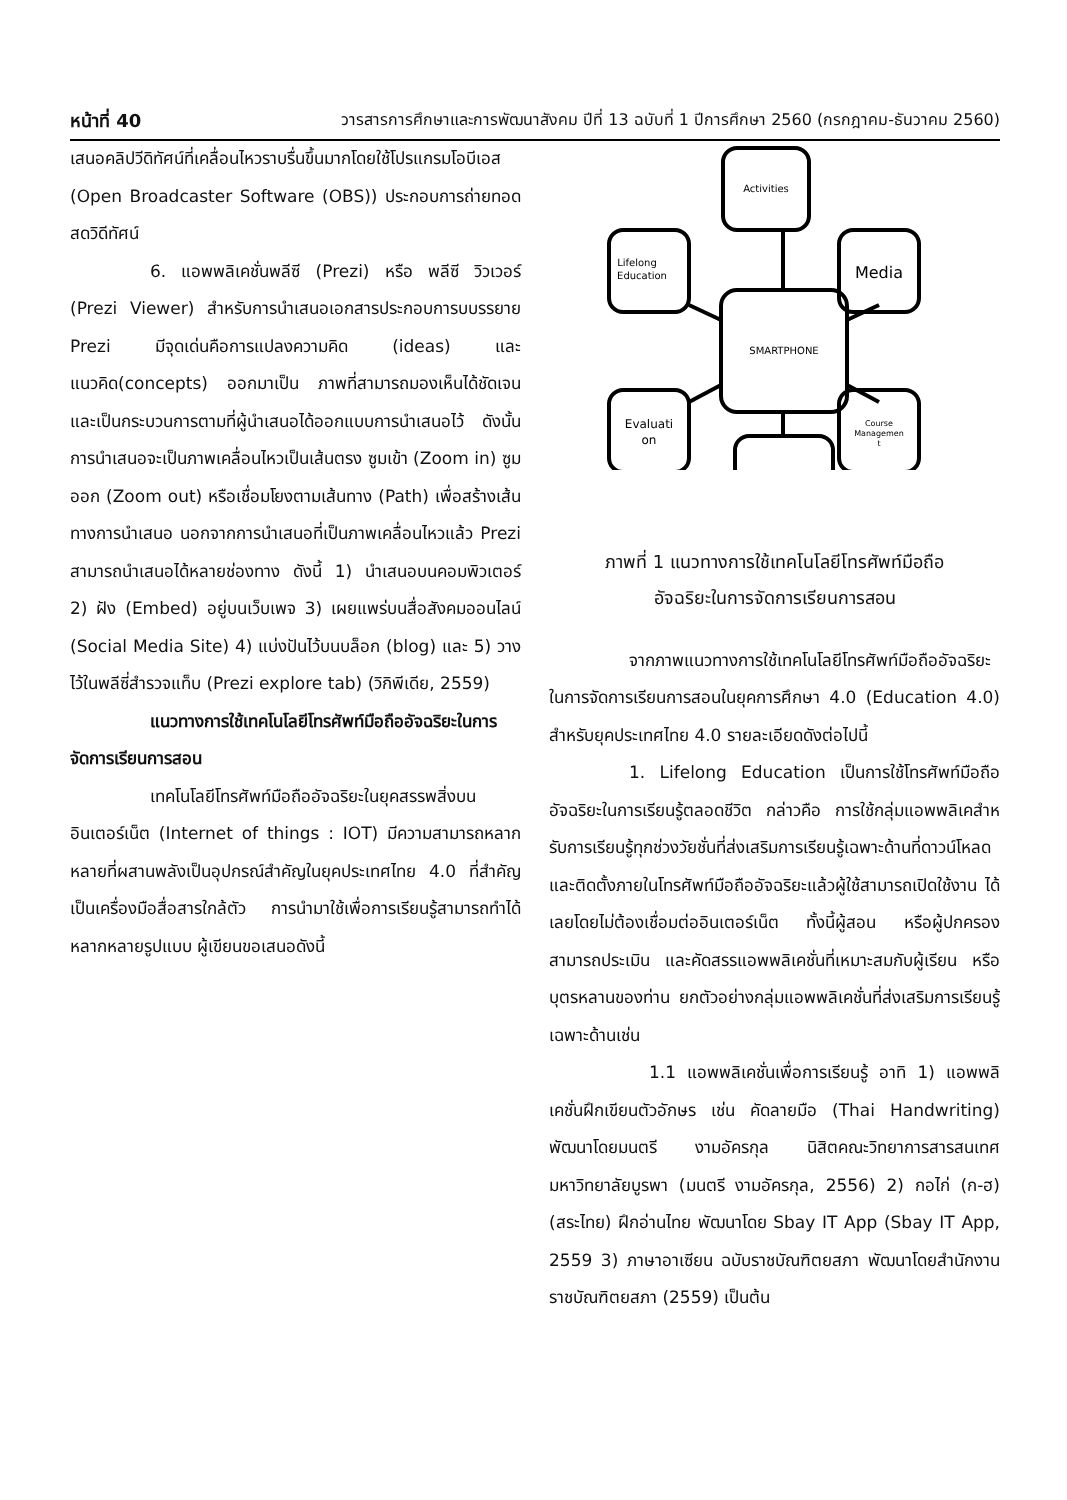หน้าที่ 40 วารสารการศึกษาและการพัฒนาสังคม ปีที่ 13 ฉบับที่ 1 ปีการศึกษา 2560 (กรกฎาคม-ธันวาคม 2560)
เสนอคลิปวีดิทัศน์ที่เคลื่อนไหวราบรื่นขึ้นมากโดยใช้โปรแกรมโอบีเอส (Open Broadcaster Software (OBS)) ประกอบการถ่ายทอดสดวิดีทัศน์
6. แอพพลิเคชั่นพลีซี (Prezi) หรือ พลีซี วิวเวอร์ (Prezi Viewer) สำหรับการนำเสนอเอกสารประกอบการบบรรยาย Prezi มีจุดเด่นคือการแปลงความคิด (ideas) และแนวคิด(concepts) ออกมาเป็น ภาพที่สามารถมองเห็นได้ชัดเจน และเป็นกระบวนการตามที่ผู้นำเสนอได้ออกแบบการนำเสนอไว้ ดังนั้นการนำเสนอจะเป็นภาพเคลื่อนไหวเป็นเส้นตรง ซูมเข้า (Zoom in) ซูมออก (Zoom out) หรือเชื่อมโยงตามเส้นทาง (Path) เพื่อสร้างเส้นทางการนำเสนอ นอกจากการนำเสนอที่เป็นภาพเคลื่อนไหวแล้ว Prezi สามารถนำเสนอได้หลายช่องทาง ดังนี้ 1) นำเสนอบนคอมพิวเตอร์ 2) ฝัง (Embed) อยู่บนเว็บเพจ 3) เผยแพร่บนสื่อสังคมออนไลน์ (Social Media Site) 4) แบ่งปันไว้บนบล็อก (blog) และ 5) วางไว้ในพลีซี่สำรวจแท็บ (Prezi explore tab) (วิกิพีเดีย, 2559)
แนวทางการใช้เทคโนโลยีโทรศัพท์มือถืออัจฉริยะในการจัดการเรียนการสอน
เทคโนโลยีโทรศัพท์มือถืออัจฉริยะในยุคสรรพสิ่งบนอินเตอร์เน็ต (Internet of things : IOT) มีความสามารถหลากหลายที่ผสานพลังเป็นอุปกรณ์สำคัญในยุคประเทศไทย 4.0 ที่สำคัญเป็นเครื่องมือสื่อสารใกล้ตัว การนำมาใช้เพื่อการเรียนรู้สามารถทำได้หลากหลายรูปแบบ ผู้เขียนขอเสนอดังนี้
Activities
Lifelong
Education
Media
SMARTPHONE
Evaluati
on
Course
Managemen
t
ภาพที่ 1 แนวทางการใช้เทคโนโลยีโทรศัพท์มือถือ
อัจฉริยะในการจัดการเรียนการสอน
จากภาพแนวทางการใช้เทคโนโลยีโทรศัพท์มือถืออัจฉริยะในการจัดการเรียนการสอนในยุคการศึกษา 4.0 (Education 4.0) สำหรับยุคประเทศไทย 4.0 รายละเอียดดังต่อไปนี้
1. Lifelong Education เป็นการใช้โทรศัพท์มือถืออัจฉริยะในการเรียนรู้ตลอดชีวิต กล่าวคือ การใช้กลุ่มแอพพลิเคสำหรับการเรียนรู้ทุกช่วงวัยชั่นที่ส่งเสริมการเรียนรู้เฉพาะด้านที่ดาวน์โหลด และติดตั้งภายในโทรศัพท์มือถืออัจฉริยะแล้วผู้ใช้สามารถเปิดใช้งาน ได้เลยโดยไม่ต้องเชื่อมต่ออินเตอร์เน็ต ทั้งนี้ผู้สอน หรือผู้ปกครองสามารถประเมิน และคัดสรรแอพพลิเคชั่นที่เหมาะสมกับผู้เรียน หรือบุตรหลานของท่าน ยกตัวอย่างกลุ่มแอพพลิเคชั่นที่ส่งเสริมการเรียนรู้เฉพาะด้านเช่น
1.1 แอพพลิเคชั่นเพื่อการเรียนรู้ อาทิ 1) แอพพลิเคชั่นฝึกเขียนตัวอักษร เช่น คัดลายมือ (Thai Handwriting) พัฒนาโดยมนตรี งามอัครกุล นิสิตคณะวิทยาการสารสนเทศ มหาวิทยาลัยบูรพา (มนตรี งามอัครกุล, 2556) 2) กอไก่ (ก-ฮ) (สระไทย) ฝึกอ่านไทย พัฒนาโดย Sbay IT App (Sbay IT App, 2559 3) ภาษาอาเซียน ฉบับราชบัณฑิตยสภา พัฒนาโดยสำนักงานราชบัณฑิตยสภา (2559) เป็นต้น